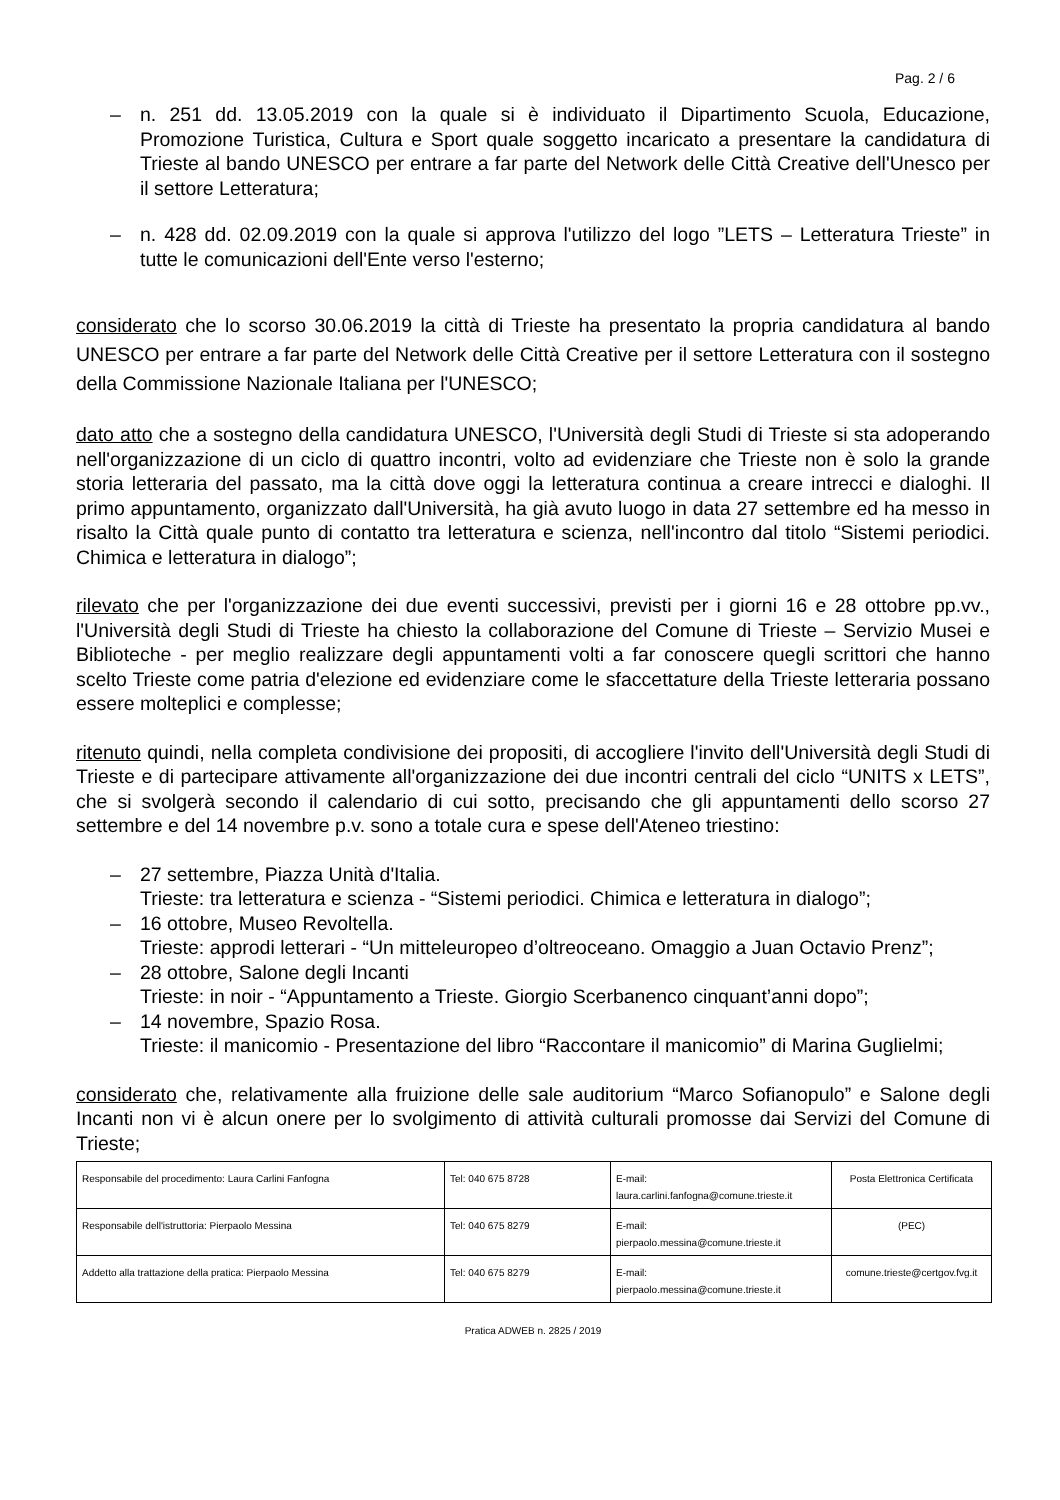Pag. 2 / 6
– n. 251 dd. 13.05.2019 con la quale si è individuato il Dipartimento Scuola, Educazione, Promozione Turistica, Cultura e Sport quale soggetto incaricato a presentare la candidatura di Trieste al bando UNESCO per entrare a far parte del Network delle Città Creative dell'Unesco per il settore Letteratura;
– n. 428 dd. 02.09.2019 con la quale si approva l'utilizzo del logo ”LETS – Letteratura Trieste” in tutte le comunicazioni dell'Ente verso l'esterno;
considerato che lo scorso 30.06.2019 la città di Trieste ha presentato la propria candidatura al bando UNESCO per entrare a far parte del Network delle Città Creative per il settore Letteratura con il sostegno della Commissione Nazionale Italiana per l'UNESCO;
dato atto che a sostegno della candidatura UNESCO, l'Università degli Studi di Trieste si sta adoperando nell'organizzazione di un ciclo di quattro incontri, volto ad evidenziare che Trieste non è solo la grande storia letteraria del passato, ma la città dove oggi la letteratura continua a creare intrecci e dialoghi. Il primo appuntamento, organizzato dall'Università, ha già avuto luogo in data 27 settembre ed ha messo in risalto la Città quale punto di contatto tra letteratura e scienza, nell'incontro dal titolo “Sistemi periodici. Chimica e letteratura in dialogo”;
rilevato che per l'organizzazione dei due eventi successivi, previsti per i giorni 16 e 28 ottobre pp.vv., l'Università degli Studi di Trieste ha chiesto la collaborazione del Comune di Trieste – Servizio Musei e Biblioteche - per meglio realizzare degli appuntamenti volti a far conoscere quegli scrittori che hanno scelto Trieste come patria d'elezione ed evidenziare come le sfaccettature della Trieste letteraria possano essere molteplici e complesse;
ritenuto quindi, nella completa condivisione dei propositi, di accogliere l'invito dell'Università degli Studi di Trieste e di partecipare attivamente all'organizzazione dei due incontri centrali del ciclo “UNITS x LETS”, che si svolgerà secondo il calendario di cui sotto, precisando che gli appuntamenti dello scorso 27 settembre e del 14 novembre p.v. sono a totale cura e spese dell'Ateneo triestino:
– 27 settembre, Piazza Unità d'Italia.
Trieste: tra letteratura e scienza - “Sistemi periodici. Chimica e letteratura in dialogo”;
– 16 ottobre, Museo Revoltella.
Trieste: approdi letterari - “Un mitteleuropeo d’oltreoceano. Omaggio a Juan Octavio Prenz”;
– 28 ottobre, Salone degli Incanti
Trieste: in noir - “Appuntamento a Trieste. Giorgio Scerbanenco cinquant’anni dopo”;
– 14 novembre, Spazio Rosa.
Trieste: il manicomio - Presentazione del libro “Raccontare il manicomio” di Marina Guglielmi;
considerato che, relativamente alla fruizione delle sale auditorium “Marco Sofianopulo” e Salone degli Incanti non vi è alcun onere per lo svolgimento di attività culturali promosse dai Servizi del Comune di Trieste;
| Responsabile del procedimento: Laura Carlini Fanfogna | Tel: 040 675 8728 | E-mail: laura.carlini.fanfogna@comune.trieste.it | Posta Elettronica Certificata |
| Responsabile dell'istruttoria: Pierpaolo Messina | Tel: 040 675 8279 | E-mail: pierpaolo.messina@comune.trieste.it | (PEC) |
| Addetto alla trattazione della pratica: Pierpaolo Messina | Tel: 040 675 8279 | E-mail: pierpaolo.messina@comune.trieste.it | comune.trieste@certgov.fvg.it |
Pratica ADWEB n. 2825 / 2019